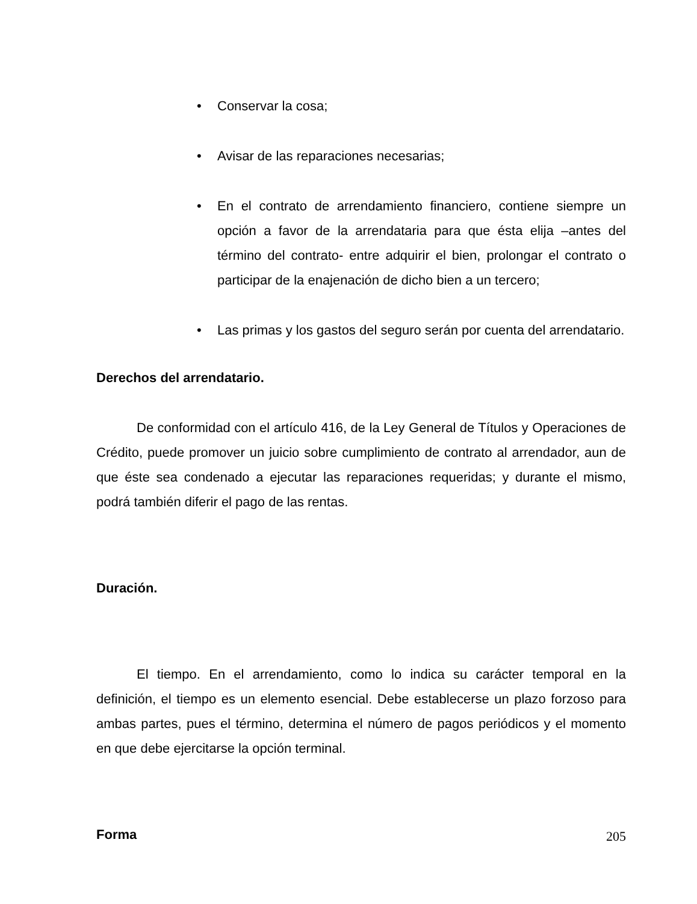• Conservar la cosa;
• Avisar de las reparaciones necesarias;
• En el contrato de arrendamiento financiero, contiene siempre un opción a favor de la arrendataria para que ésta elija –antes del término del contrato- entre adquirir el bien, prolongar el contrato o participar de la enajenación de dicho bien a un tercero;
• Las primas y los gastos del seguro serán por cuenta del arrendatario.
Derechos del arrendatario.
De conformidad con el artículo 416, de la Ley General de Títulos y Operaciones de Crédito, puede promover un juicio sobre cumplimiento de contrato al arrendador, aun de que éste sea condenado a ejecutar las reparaciones requeridas; y durante el mismo, podrá también diferir el pago de las rentas.
Duración.
El tiempo. En el arrendamiento, como lo indica su carácter temporal en la definición, el tiempo es un elemento esencial. Debe establecerse un plazo forzoso para ambas partes, pues el término, determina el número de pagos periódicos y el momento en que debe ejercitarse la opción terminal.
Forma
205